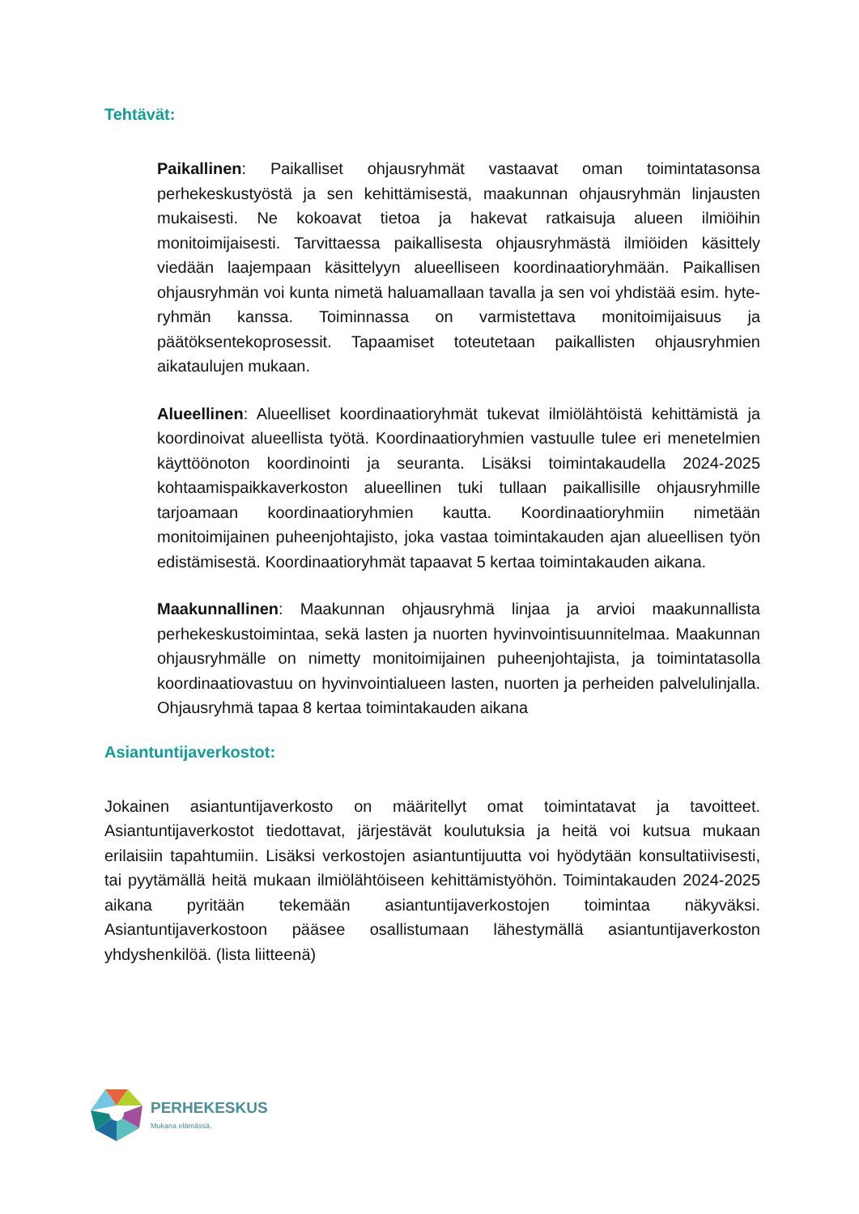Tehtävät:
Paikallinen: Paikalliset ohjausryhmät vastaavat oman toimintatasonsa perhekeskustyöstä ja sen kehittämisestä, maakunnan ohjausryhmän linjausten mukaisesti. Ne kokoavat tietoa ja hakevat ratkaisuja alueen ilmiöihin monitoimijaisesti. Tarvittaessa paikallisesta ohjausryhmästä ilmiöiden käsittely viedään laajempaan käsittelyyn alueelliseen koordinaatioryhmään. Paikallisen ohjausryhmän voi kunta nimetä haluamallaan tavalla ja sen voi yhdistää esim. hyte-ryhmän kanssa. Toiminnassa on varmistettava monitoimijaisuus ja päätöksentekoprosessit. Tapaamiset toteutetaan paikallisten ohjausryhmien aikataulujen mukaan.
Alueellinen: Alueelliset koordinaatioryhmät tukevat ilmiölähtöistä kehittämistä ja koordinoivat alueellista työtä. Koordinaatioryhmien vastuulle tulee eri menetelmien käyttöönoton koordinointi ja seuranta. Lisäksi toimintakaudella 2024-2025 kohtaamispaikkaverkoston alueellinen tuki tullaan paikallisille ohjausryhmille tarjoamaan koordinaatioryhmien kautta. Koordinaatioryhmiin nimetään monitoimijainen puheenjohtajisto, joka vastaa toimintakauden ajan alueellisen työn edistämisestä. Koordinaatioryhmät tapaavat 5 kertaa toimintakauden aikana.
Maakunnallinen: Maakunnan ohjausryhmä linjaa ja arvioi maakunnallista perhekeskustoimintaa, sekä lasten ja nuorten hyvinvointisuunnitelmaa. Maakunnan ohjausryhmälle on nimetty monitoimijainen puheenjohtajista, ja toimintatasolla koordinaatiovastuu on hyvinvointialueen lasten, nuorten ja perheiden palvelulinjalla. Ohjausryhmä tapaa 8 kertaa toimintakauden aikana
Asiantuntijaverkostot:
Jokainen asiantuntijaverkosto on määritellyt omat toimintatavat ja tavoitteet. Asiantuntijaverkostot tiedottavat, järjestävät koulutuksia ja heitä voi kutsua mukaan erilaisiin tapahtumiin. Lisäksi verkostojen asiantuntijuutta voi hyödytään konsultatiivisesti, tai pyytämällä heitä mukaan ilmiölähtöiseen kehittämistyöhön. Toimintakauden 2024-2025 aikana pyritään tekemään asiantuntijaverkostojen toimintaa näkyväksi. Asiantuntijaverkostoon pääsee osallistumaan lähestymällä asiantuntijaverkoston yhdyshenkilöä. (lista liitteenä)
PERHEKESKUS
Mukana elämässä.